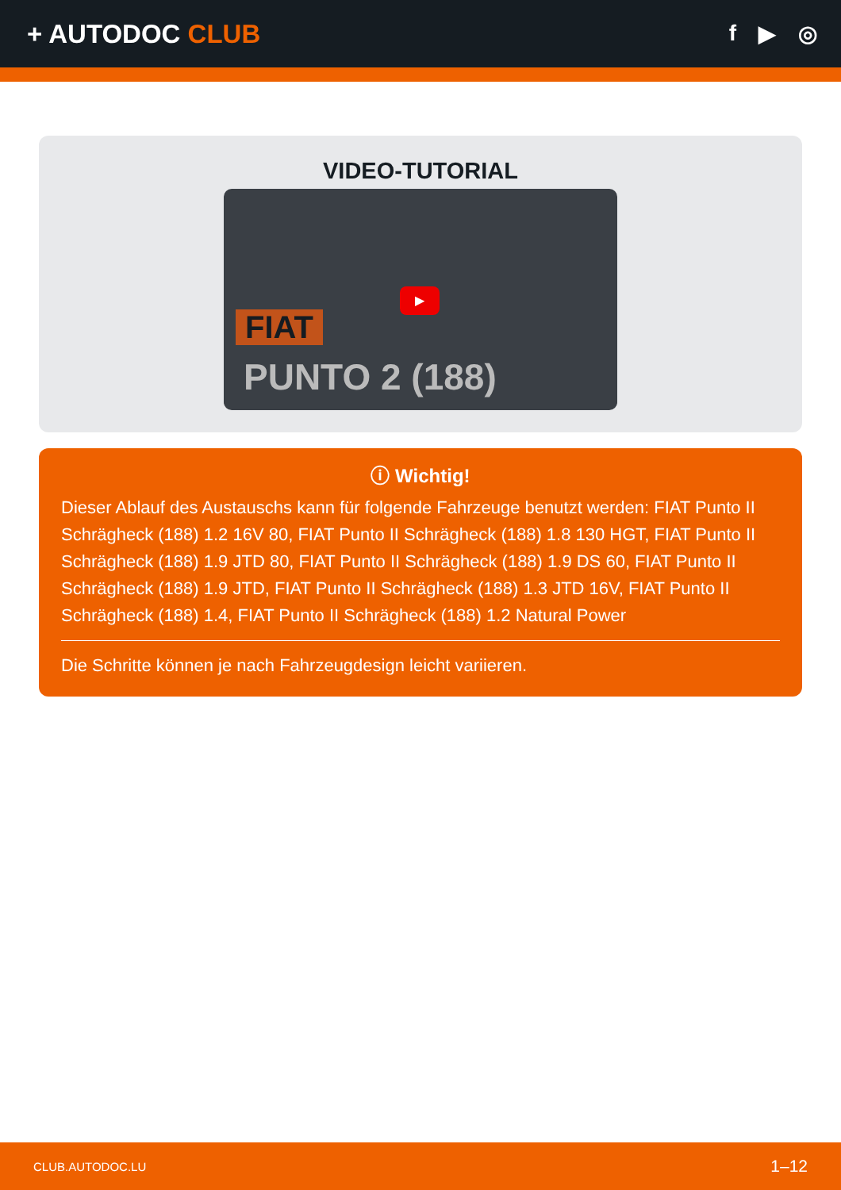+ AUTODOC CLUB
f ▶ ◎
VIDEO-TUTORIAL
▶
FIAT
PUNTO 2 (188)
ⓘ Wichtig!
Dieser Ablauf des Austauschs kann für folgende Fahrzeuge benutzt werden: FIAT Punto II Schrägheck (188) 1.2 16V 80, FIAT Punto II Schrägheck (188) 1.8 130 HGT, FIAT Punto II Schrägheck (188) 1.9 JTD 80, FIAT Punto II Schrägheck (188) 1.9 DS 60, FIAT Punto II Schrägheck (188) 1.9 JTD, FIAT Punto II Schrägheck (188) 1.3 JTD 16V, FIAT Punto II Schrägheck (188) 1.4, FIAT Punto II Schrägheck (188) 1.2 Natural Power
Die Schritte können je nach Fahrzeugdesign leicht variieren.
CLUB.AUTODOC.LU 1–12